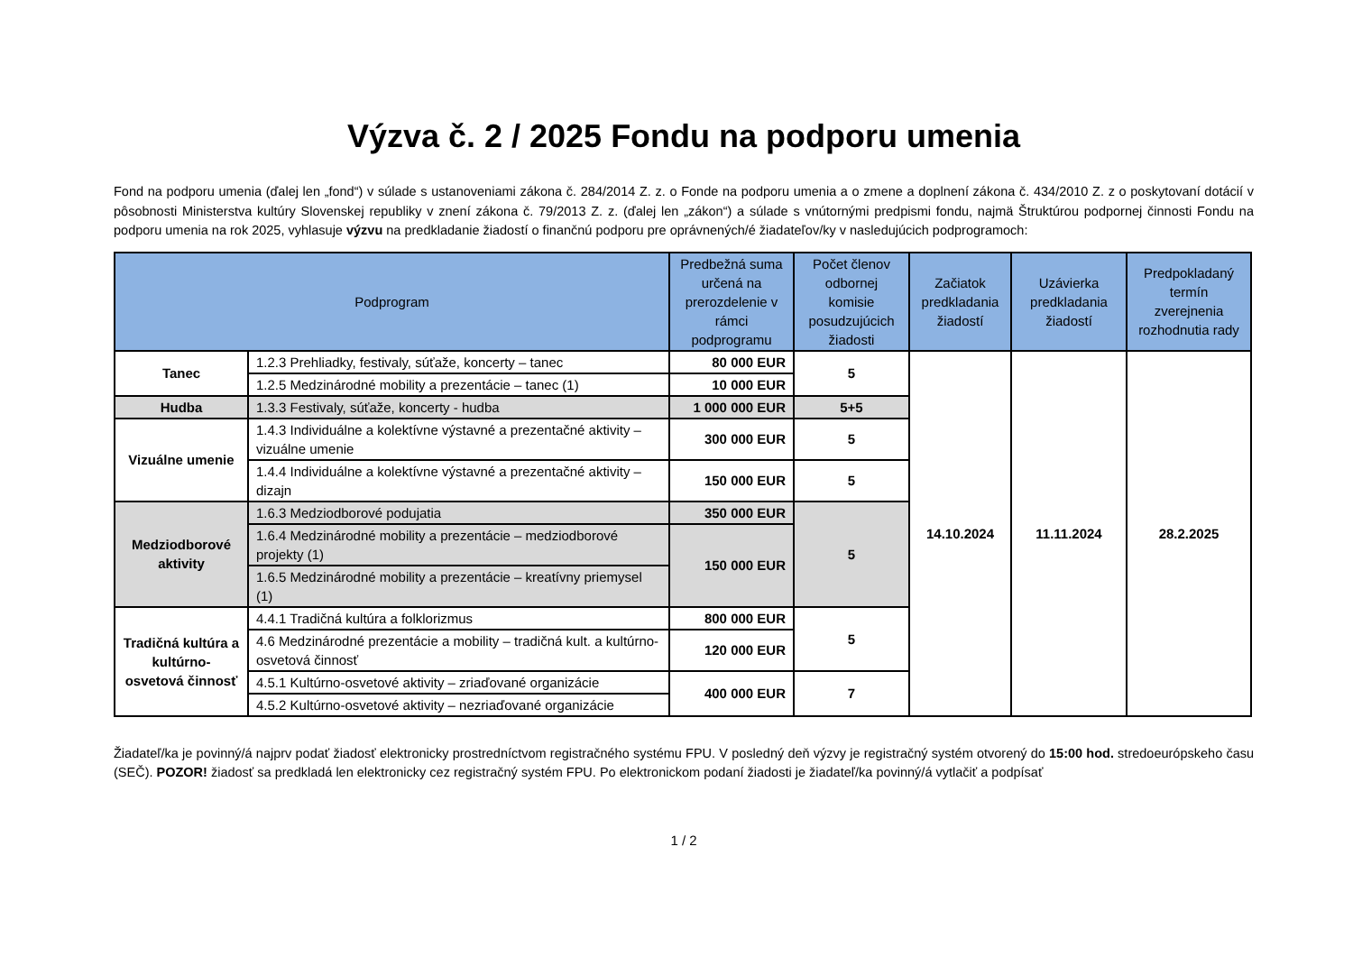Výzva č. 2 / 2025 Fondu na podporu umenia
Fond na podporu umenia (ďalej len „fond“) v súlade s ustanoveniami zákona č. 284/2014 Z. z. o Fonde na podporu umenia a o zmene a doplnení zákona č. 434/2010 Z. z o poskytovaní dotácií v pôsobnosti Ministerstva kultúry Slovenskej republiky v znení zákona č. 79/2013 Z. z. (ďalej len „zákon“) a súlade s vnútornými predpismi fondu, najmä Štruktúrou podpornej činnosti Fondu na podporu umenia na rok 2025, vyhlasuje výzvu na predkladanie žiadostí o finančnú podporu pre oprávnených/é žiadateľov/ky v nasledujúcich podprogramoch:
| Podprogram | | Predbežná suma určená na prerozdelenie v rámci podprogramu | Počet členov odbornej komisie posudzujúcich žiadosti | Začiatok predkladania žiadostí | Uzávierka predkladania žiadostí | Predpokladaný termín zverejnenia rozhodnutia rady |
| --- | --- | --- | --- | --- | --- | --- |
| Tanec | 1.2.3 Prehliadky, festivaly, súťaže, koncerty – tanec | 80 000 EUR | 5 | 14.10.2024 | 11.11.2024 | 28.2.2025 |
| | 1.2.5 Medzinárodné mobility a prezentácie – tanec (1) | 10 000 EUR | | | | |
| Hudba | 1.3.3 Festivaly, súťaže, koncerty - hudba | 1 000 000 EUR | 5+5 | | | |
| Vizuálne umenie | 1.4.3 Individuálne a kolektívne výstavné a prezentačné aktivity – vizuálne umenie | 300 000 EUR | 5 | | | |
| | 1.4.4 Individuálne a kolektívne výstavné a prezentačné aktivity – dizajn | 150 000 EUR | 5 | | | |
| Medziodborové aktivity | 1.6.3 Medziodborové podujatia | 350 000 EUR | 5 | | | |
| | 1.6.4 Medzinárodné mobility a prezentácie – medziodborové projekty (1) | 150 000 EUR | | | | |
| | 1.6.5 Medzinárodné mobility a prezentácie – kreatívny priemysel (1) | | | | | |
| Tradičná kultúra a kultúrno-osvetová činnosť | 4.4.1 Tradičná kultúra a folklorizmus | 800 000 EUR | 5 | | | |
| | 4.6 Medzinárodné prezentácie a mobility – tradičná kult. a kultúrno-osvetová činnosť | 120 000 EUR | | | | |
| | 4.5.1 Kultúrno-osvetové aktivity – zriaďované organizácie | 400 000 EUR | 7 | | | |
| | 4.5.2 Kultúrno-osvetové aktivity – nezriaďované organizácie | | | | | |
Žiadateľ/ka je povinný/á najprv podať žiadosť elektronicky prostredníctvom registračného systému FPU. V posledný deň výzvy je registračný systém otvorený do 15:00 hod. stredoeurópskeho času (SEČ). POZOR! žiadosť sa predkladá len elektronicky cez registračný systém FPU. Po elektronickom podaní žiadosti je žiadateľ/ka povinný/á vytlačiť a podpísať
1 / 2